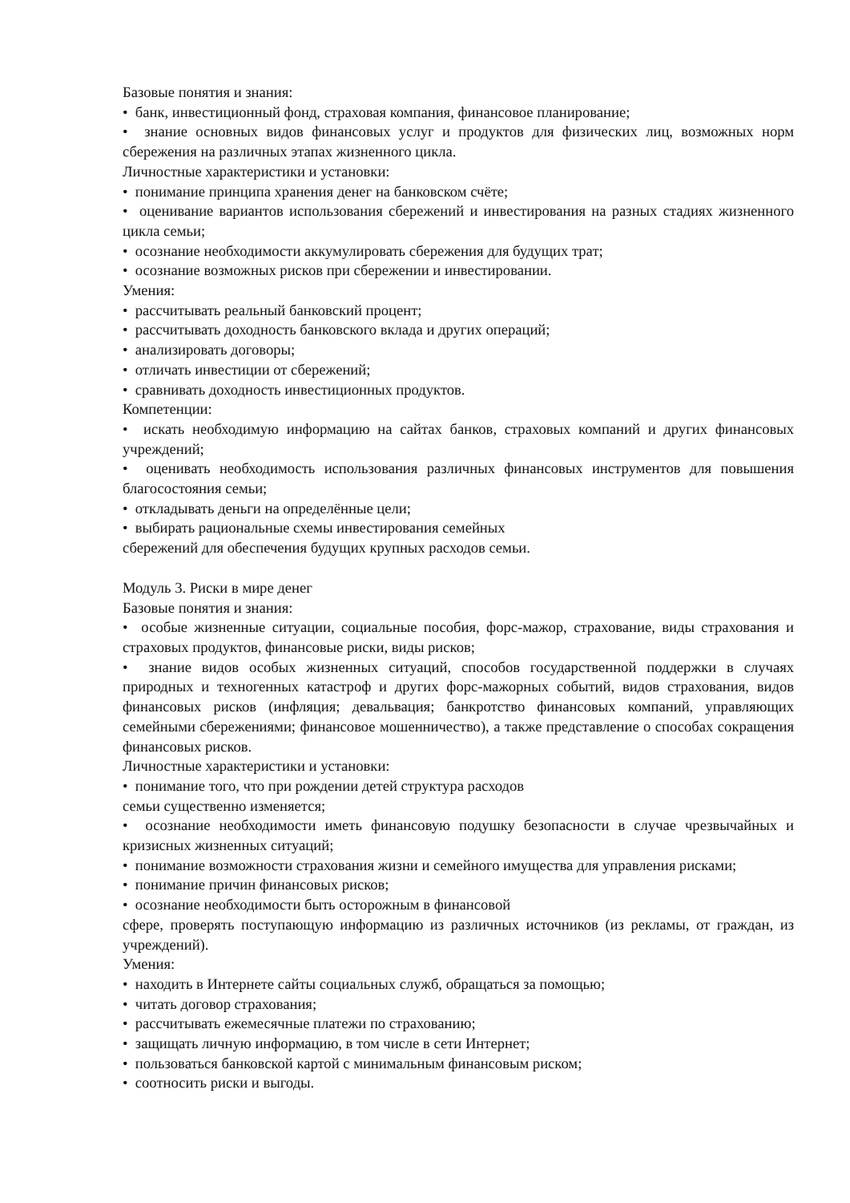Базовые понятия и знания:
• банк, инвестиционный фонд, страховая компания, финансовое планирование;
• знание основных видов финансовых услуг и продуктов для физических лиц, возможных норм сбережения на различных этапах жизненного цикла.
Личностные характеристики и установки:
• понимание принципа хранения денег на банковском счёте;
• оценивание вариантов использования сбережений и инвестирования на разных стадиях жизненного цикла семьи;
• осознание необходимости аккумулировать сбережения для будущих трат;
• осознание возможных рисков при сбережении и инвестировании.
Умения:
• рассчитывать реальный банковский процент;
• рассчитывать доходность банковского вклада и других операций;
• анализировать договоры;
• отличать инвестиции от сбережений;
• сравнивать доходность инвестиционных продуктов.
Компетенции:
• искать необходимую информацию на сайтах банков, страховых компаний и других финансовых учреждений;
• оценивать необходимость использования различных финансовых инструментов для повышения благосостояния семьи;
• откладывать деньги на определённые цели;
• выбирать рациональные схемы инвестирования семейных
сбережений для обеспечения будущих крупных расходов семьи.
Модуль 3. Риски в мире денег
Базовые понятия и знания:
• особые жизненные ситуации, социальные пособия, форс-мажор, страхование, виды страхования и страховых продуктов, финансовые риски, виды рисков;
• знание видов особых жизненных ситуаций, способов государственной поддержки в случаях природных и техногенных катастроф и других форс-мажорных событий, видов страхования, видов финансовых рисков (инфляция; девальвация; банкротство финансовых компаний, управляющих семейными сбережениями; финансовое мошенничество), а также представление о способах сокращения финансовых рисков.
Личностные характеристики и установки:
• понимание того, что при рождении детей структура расходов
семьи существенно изменяется;
• осознание необходимости иметь финансовую подушку безопасности в случае чрезвычайных и кризисных жизненных ситуаций;
• понимание возможности страхования жизни и семейного имущества для управления рисками;
• понимание причин финансовых рисков;
• осознание необходимости быть осторожным в финансовой
сфере, проверять поступающую информацию из различных источников (из рекламы, от граждан, из учреждений).
Умения:
• находить в Интернете сайты социальных служб, обращаться за помощью;
• читать договор страхования;
• рассчитывать ежемесячные платежи по страхованию;
• защищать личную информацию, в том числе в сети Интернет;
• пользоваться банковской картой с минимальным финансовым риском;
• соотносить риски и выгоды.